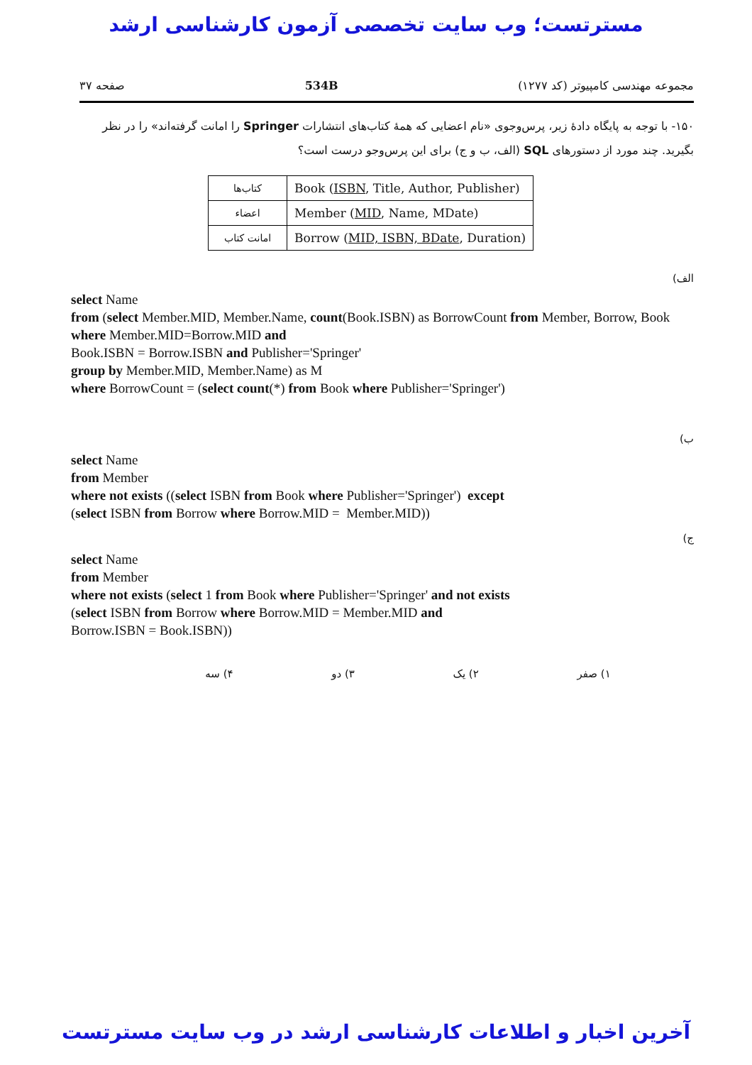مسترتست؛ وب سایت تخصصی آزمون کارشناسی ارشد
مجموعه مهندسی کامپیوتر (کد ۱۲۷۷) 534B صفحه ۳۷
۱۵۰- با توجه به پایگاه دادهٔ زیر، پرس‌وجوی «نام اعضایی که همهٔ کتاب‌های انتشارات Springer را امانت گرفته‌اند» را در نظر بگیرید. چند مورد از دستورهای SQL (الف، ب و ج) برای این پرس‌وجو درست است؟
| کتاب‌ها | Book ( ISBN , Title, Author, Publisher) |
| اعضاء | Member ( MID , Name, MDate) |
| امانت کتاب | Borrow ( MID, ISBN, BDate , Duration) |
الف)
select Name
from (select Member.MID, Member.Name, count(Book.ISBN) as BorrowCount from Member, Borrow, Book where Member.MID=Borrow.MID and
Book.ISBN = Borrow.ISBN and Publisher='Springer'
group by Member.MID, Member.Name) as M
where BorrowCount = (select count(*) from Book where Publisher='Springer')
ب)
select Name
from Member
where not exists ((select ISBN from Book where Publisher='Springer')  except
(select ISBN from Borrow where Borrow.MID =  Member.MID))
ج)
select Name
from Member
where not exists (select 1 from Book where Publisher='Springer' and not exists
(select ISBN from Borrow where Borrow.MID = Member.MID and
Borrow.ISBN = Book.ISBN))
۱) صفر ۲) یک ۳) دو ۴) سه
آخرین اخبار و اطلاعات کارشناسی ارشد در وب سایت مسترتست